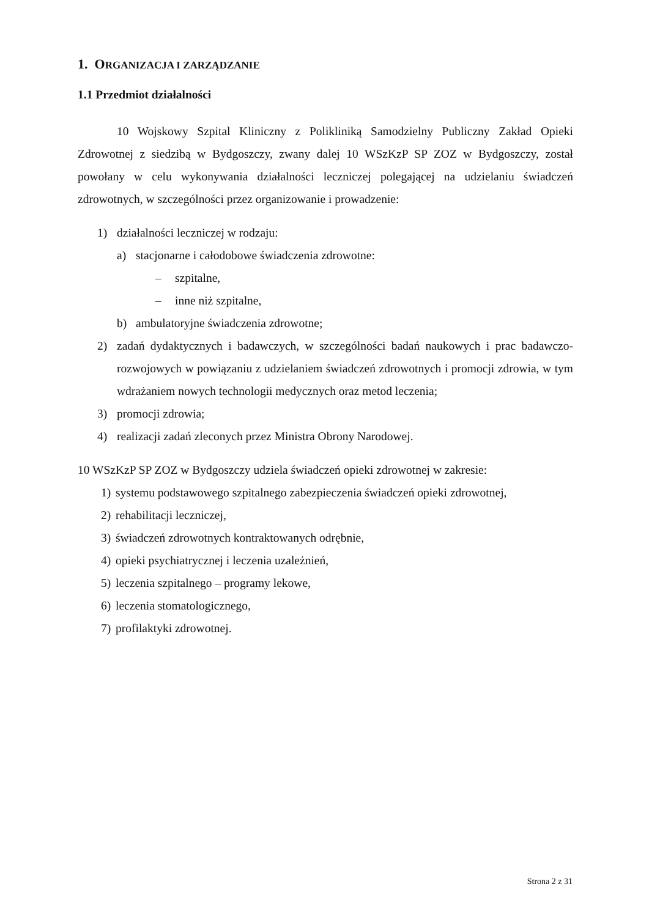1. ORGANIZACJA I ZARZĄDZANIE
1.1 Przedmiot działalności
10 Wojskowy Szpital Kliniczny z Polikliniką Samodzielny Publiczny Zakład Opieki Zdrowotnej z siedzibą w Bydgoszczy, zwany dalej 10 WSzKzP SP ZOZ w Bydgoszczy, został powołany w celu wykonywania działalności leczniczej polegającej na udzielaniu świadczeń zdrowotnych, w szczególności przez organizowanie i prowadzenie:
1) działalności leczniczej w rodzaju:
a) stacjonarne i całodobowe świadczenia zdrowotne:
– szpitalne,
– inne niż szpitalne,
b) ambulatoryjne świadczenia zdrowotne;
2) zadań dydaktycznych i badawczych, w szczególności badań naukowych i prac badawczo-rozwojowych w powiązaniu z udzielaniem świadczeń zdrowotnych i promocji zdrowia, w tym wdrażaniem nowych technologii medycznych oraz metod leczenia;
3) promocji zdrowia;
4) realizacji zadań zleconych przez Ministra Obrony Narodowej.
10 WSzKzP SP ZOZ w Bydgoszczy udziela świadczeń opieki zdrowotnej w zakresie:
1) systemu podstawowego szpitalnego zabezpieczenia świadczeń opieki zdrowotnej,
2) rehabilitacji leczniczej,
3) świadczeń zdrowotnych kontraktowanych odrębnie,
4) opieki psychiatrycznej i leczenia uzależnień,
5) leczenia szpitalnego – programy lekowe,
6) leczenia stomatologicznego,
7) profilaktyki zdrowotnej.
Strona 2 z 31